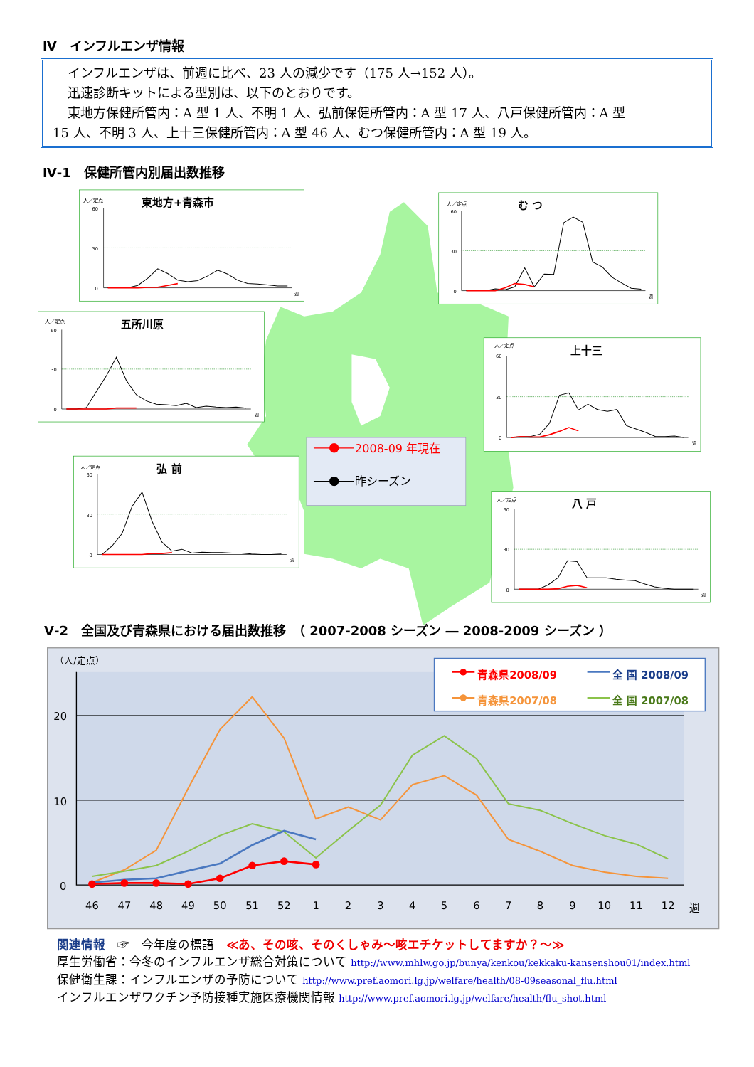Ⅳ　インフルエンザ情報
インフルエンザは、前週に比べ、23 人の減少です（175 人→152 人）。
迅速診断キットによる型別は、以下のとおりです。
東地方保健所管内：A 型 1 人、不明 1 人、弘前保健所管内：A 型 17 人、八戸保健所管内：A 型
15 人、不明 3 人、上十三保健所管内：A 型 46 人、むつ保健所管内：A 型 19 人。
Ⅳ-1　保健所管内別届出数推移
人／定点
東地方+青森市
60
30
0
週
人／定点
む つ
60
30
0
週
人／定点
五所川原
60
30
0
週
人／定点
上十三
60
30
0
週
2008-09 年現在
昨シーズン
人／定点
弘 前
60
30
0
週
人／定点
八 戸
60
30
0
週
Ⅴ-2　全国及び青森県における届出数推移　（ 2007-2008 シーズン ― 2008-2009 シーズン ）
（人/定点）
20
10
0
46
47
48
49
50
51
52
1
2
3
4
5
6
7
8
9
10
11
12
週
青森県2008/09
全 国 2008/09
青森県2007/08
全 国 2007/08
関連情報　☞　今年度の標語　≪あ、その咳、そのくしゃみ～咳エチケットしてますか？～≫
厚生労働省：今冬のインフルエンザ総合対策について http://www.mhlw.go.jp/bunya/kenkou/kekkaku-kansenshou01/index.html
保健衛生課：インフルエンザの予防について http://www.pref.aomori.lg.jp/welfare/health/08-09seasonal_flu.html
インフルエンザワクチン予防接種実施医療機関情報 http://www.pref.aomori.lg.jp/welfare/health/flu_shot.html